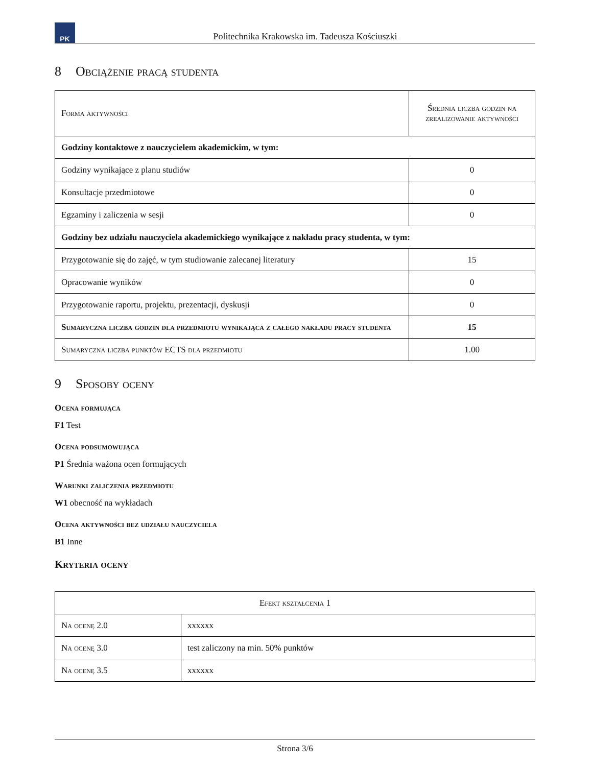PK
Politechnika Krakowska im. Tadeusza Kościuszki
8 Obciążenie pracą studenta
| Forma aktywności | Średnia liczba godzin na zrealizowanie aktywności |
| --- | --- |
| Godziny kontaktowe z nauczycielem akademickim, w tym: | |
| Godziny wynikające z planu studiów | 0 |
| Konsultacje przedmiotowe | 0 |
| Egzaminy i zaliczenia w sesji | 0 |
| Godziny bez udziału nauczyciela akademickiego wynikające z nakładu pracy studenta, w tym: | |
| Przygotowanie się do zajęć, w tym studiowanie zalecanej literatury | 15 |
| Opracowanie wyników | 0 |
| Przygotowanie raportu, projektu, prezentacji, dyskusji | 0 |
| Sumaryczna liczba godzin dla przedmiotu wynikająca z całego nakładu pracy studenta | 15 |
| Sumaryczna liczba punktów ECTS dla przedmiotu | 1.00 |
9 Sposoby oceny
Ocena formująca
F1 Test
Ocena podsumowująca
P1 Średnia ważona ocen formujących
Warunki zaliczenia przedmiotu
W1 obecność na wykładach
Ocena aktywności bez udziału nauczyciela
B1 Inne
Kryteria oceny
| Efekt kształcenia 1 | |
| --- | --- |
| Na ocenę 2.0 | xxxxxx |
| Na ocenę 3.0 | test zaliczony na min. 50% punktów |
| Na ocenę 3.5 | xxxxxx |
Strona 3/6